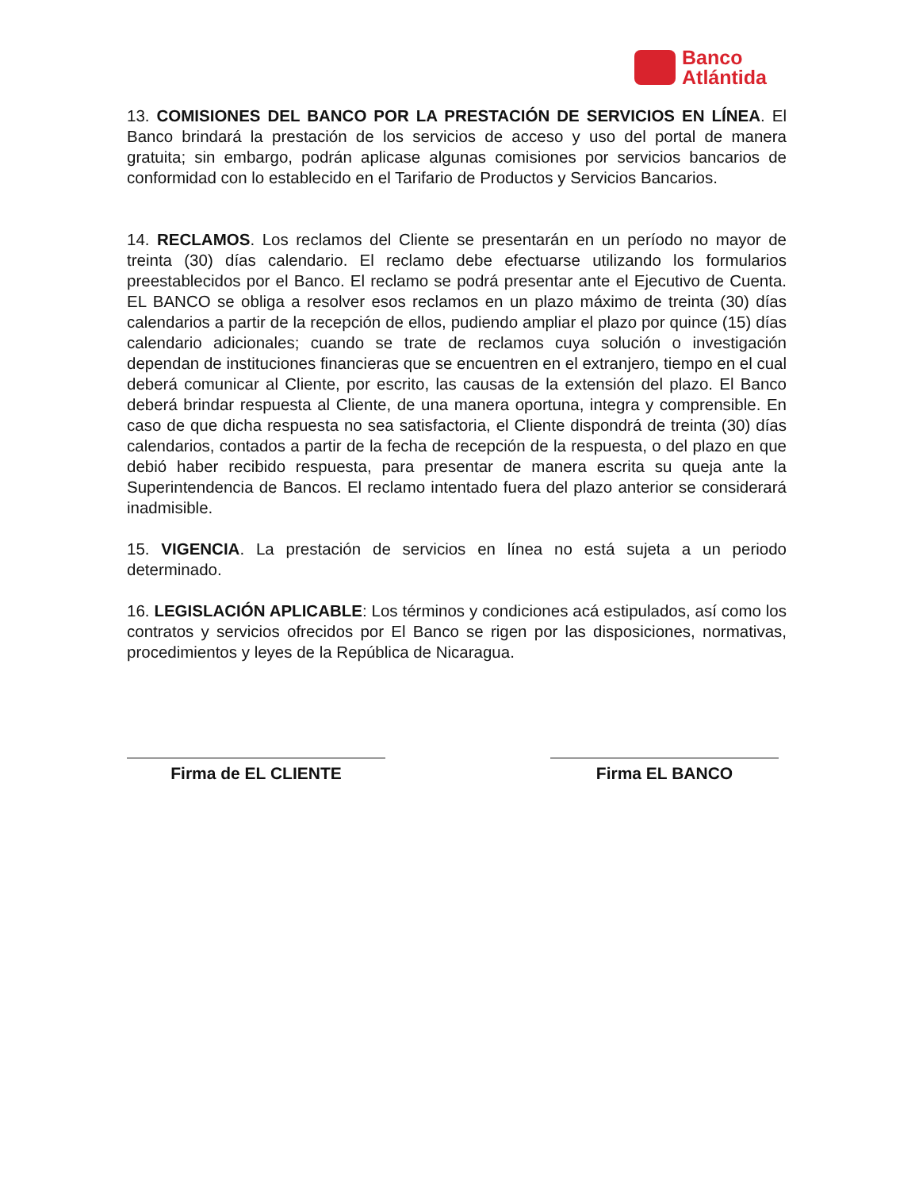Banco
Atlántida
13. COMISIONES DEL BANCO POR LA PRESTACIÓN DE SERVICIOS EN LÍNEA. El Banco brindará la prestación de los servicios de acceso y uso del portal de manera gratuita; sin embargo, podrán aplicase algunas comisiones por servicios bancarios de conformidad con lo establecido en el Tarifario de Productos y Servicios Bancarios.
14. RECLAMOS. Los reclamos del Cliente se presentarán en un período no mayor de treinta (30) días calendario. El reclamo debe efectuarse utilizando los formularios preestablecidos por el Banco. El reclamo se podrá presentar ante el Ejecutivo de Cuenta. EL BANCO se obliga a resolver esos reclamos en un plazo máximo de treinta (30) días calendarios a partir de la recepción de ellos, pudiendo ampliar el plazo por quince (15) días calendario adicionales; cuando se trate de reclamos cuya solución o investigación dependan de instituciones financieras que se encuentren en el extranjero, tiempo en el cual deberá comunicar al Cliente, por escrito, las causas de la extensión del plazo. El Banco deberá brindar respuesta al Cliente, de una manera oportuna, integra y comprensible. En caso de que dicha respuesta no sea satisfactoria, el Cliente dispondrá de treinta (30) días calendarios, contados a partir de la fecha de recepción de la respuesta, o del plazo en que debió haber recibido respuesta, para presentar de manera escrita su queja ante la Superintendencia de Bancos. El reclamo intentado fuera del plazo anterior se considerará inadmisible.
15. VIGENCIA. La prestación de servicios en línea no está sujeta a un periodo determinado.
16. LEGISLACIÓN APLICABLE: Los términos y condiciones acá estipulados, así como los contratos y servicios ofrecidos por El Banco se rigen por las disposiciones, normativas, procedimientos y leyes de la República de Nicaragua.
Firma de EL CLIENTE Firma EL BANCO